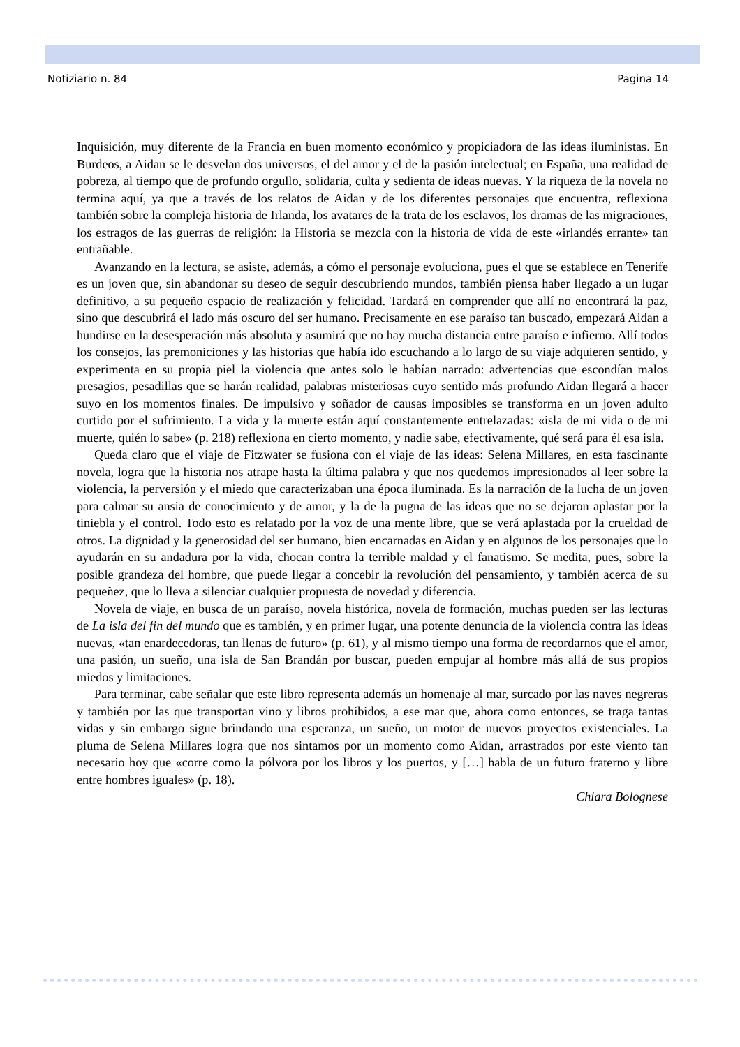Notiziario n. 84 Pagina 14
Inquisición, muy diferente de la Francia en buen momento económico y propiciadora de las ideas iluministas. En Burdeos, a Aidan se le desvelan dos universos, el del amor y el de la pasión intelectual; en España, una realidad de pobreza, al tiempo que de profundo orgullo, solidaria, culta y sedienta de ideas nuevas. Y la riqueza de la novela no termina aquí, ya que a través de los relatos de Aidan y de los diferentes personajes que encuentra, reflexiona también sobre la compleja historia de Irlanda, los avatares de la trata de los esclavos, los dramas de las migraciones, los estragos de las guerras de religión: la Historia se mezcla con la historia de vida de este «irlandés errante» tan entrañable.
Avanzando en la lectura, se asiste, además, a cómo el personaje evoluciona, pues el que se establece en Tenerife es un joven que, sin abandonar su deseo de seguir descubriendo mundos, también piensa haber llegado a un lugar definitivo, a su pequeño espacio de realización y felicidad. Tardará en comprender que allí no encontrará la paz, sino que descubrirá el lado más oscuro del ser humano. Precisamente en ese paraíso tan buscado, empezará Aidan a hundirse en la desesperación más absoluta y asumirá que no hay mucha distancia entre paraíso e infierno. Allí todos los consejos, las premoniciones y las historias que había ido escuchando a lo largo de su viaje adquieren sentido, y experimenta en su propia piel la violencia que antes solo le habían narrado: advertencias que escondían malos presagios, pesadillas que se harán realidad, palabras misteriosas cuyo sentido más profundo Aidan llegará a hacer suyo en los momentos finales. De impulsivo y soñador de causas imposibles se transforma en un joven adulto curtido por el sufrimiento. La vida y la muerte están aquí constantemente entrelazadas: «isla de mi vida o de mi muerte, quién lo sabe» (p. 218) reflexiona en cierto momento, y nadie sabe, efectivamente, qué será para él esa isla.
Queda claro que el viaje de Fitzwater se fusiona con el viaje de las ideas: Selena Millares, en esta fascinante novela, logra que la historia nos atrape hasta la última palabra y que nos quedemos impresionados al leer sobre la violencia, la perversión y el miedo que caracterizaban una época iluminada. Es la narración de la lucha de un joven para calmar su ansia de conocimiento y de amor, y la de la pugna de las ideas que no se dejaron aplastar por la tiniebla y el control. Todo esto es relatado por la voz de una mente libre, que se verá aplastada por la crueldad de otros. La dignidad y la generosidad del ser humano, bien encarnadas en Aidan y en algunos de los personajes que lo ayudarán en su andadura por la vida, chocan contra la terrible maldad y el fanatismo. Se medita, pues, sobre la posible grandeza del hombre, que puede llegar a concebir la revolución del pensamiento, y también acerca de su pequeñez, que lo lleva a silenciar cualquier propuesta de novedad y diferencia.
Novela de viaje, en busca de un paraíso, novela histórica, novela de formación, muchas pueden ser las lecturas de La isla del fin del mundo que es también, y en primer lugar, una potente denuncia de la violencia contra las ideas nuevas, «tan enardecedoras, tan llenas de futuro» (p. 61), y al mismo tiempo una forma de recordarnos que el amor, una pasión, un sueño, una isla de San Brandán por buscar, pueden empujar al hombre más allá de sus propios miedos y limitaciones.
Para terminar, cabe señalar que este libro representa además un homenaje al mar, surcado por las naves negreras y también por las que transportan vino y libros prohibidos, a ese mar que, ahora como entonces, se traga tantas vidas y sin embargo sigue brindando una esperanza, un sueño, un motor de nuevos proyectos existenciales. La pluma de Selena Millares logra que nos sintamos por un momento como Aidan, arrastrados por este viento tan necesario hoy que «corre como la pólvora por los libros y los puertos, y […] habla de un futuro fraterno y libre entre hombres iguales» (p. 18).
Chiara Bolognese